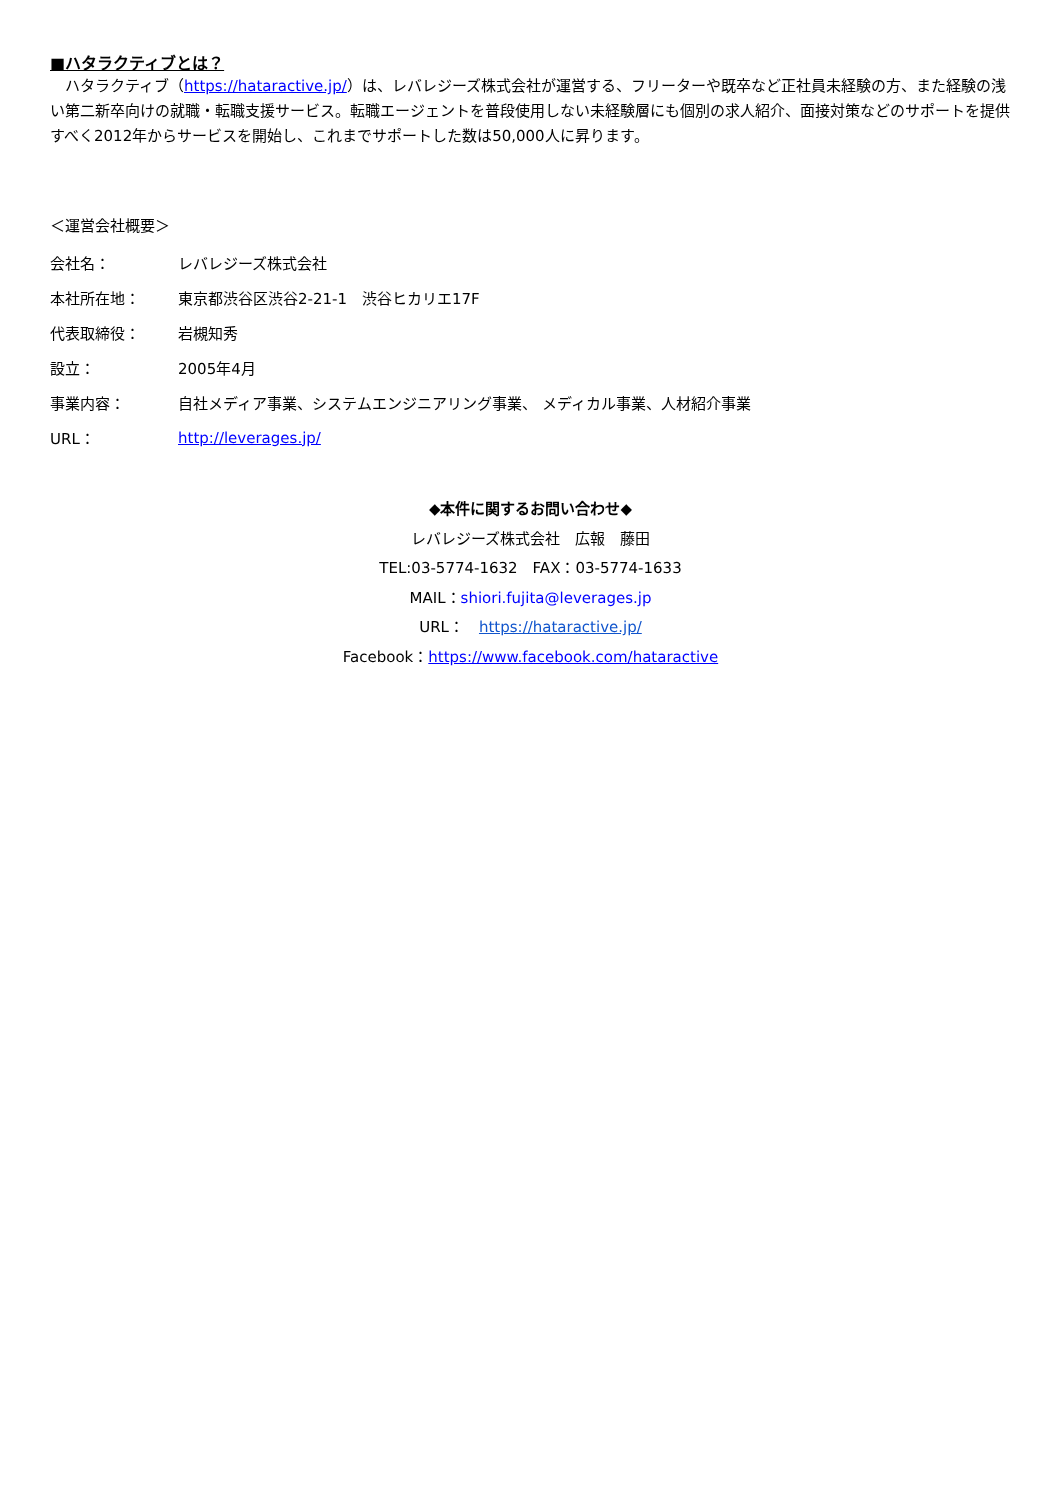■ハタラクティブとは？
　ハタラクティブ（https://hataractive.jp/）は、レバレジーズ株式会社が運営する、フリーターや既卒など正社員未経験の方、また経験の浅い第二新卒向けの就職・転職支援サービス。転職エージェントを普段使用しない未経験層にも個別の求人紹介、面接対策などのサポートを提供すべく2012年からサービスを開始し、これまでサポートした数は50,000人に昇ります。
＜運営会社概要＞
| 会社名： | レバレジーズ株式会社 |
| 本社所在地： | 東京都渋谷区渋谷2-21-1 渋谷ヒカリエ17F |
| 代表取締役： | 岩槻知秀 |
| 設立： | 2005年4月 |
| 事業内容： | 自社メディア事業、システムエンジニアリング事業、 メディカル事業、人材紹介事業 |
| URL： | http://leverages.jp/ |
◆本件に関するお問い合わせ◆
レバレジーズ株式会社　広報　藤田
TEL:03-5774-1632　FAX：03-5774-1633
MAIL：shiori.fujita@leverages.jp
URL：　https://hataractive.jp/
Facebook：https://www.facebook.com/hataractive